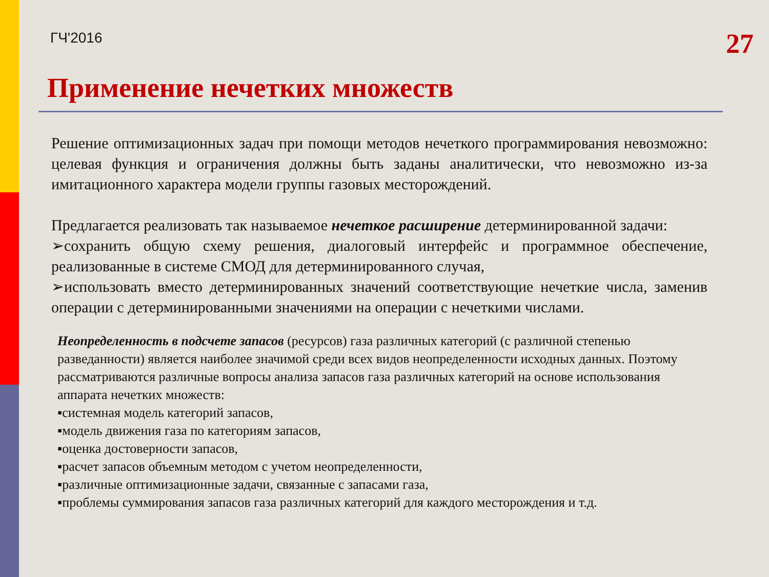ГЧ'2016
27
Применение нечетких множеств
Решение оптимизационных задач при помощи методов нечеткого программирования невозможно: целевая функция и ограничения должны быть заданы аналитически, что невозможно из-за имитационного характера модели группы газовых месторождений.
Предлагается реализовать так называемое нечеткое расширение детерминированной задачи:
➢сохранить общую схему решения, диалоговый интерфейс и программное обеспечение, реализованные в системе СМОД для детерминированного случая,
➢использовать вместо детерминированных значений соответствующие нечеткие числа, заменив операции с детерминированными значениями на операции с нечеткими числами.
Неопределенность в подсчете запасов (ресурсов) газа различных категорий (с различной степенью разведанности) является наиболее значимой среди всех видов неопределенности исходных данных. Поэтому рассматриваются различные вопросы анализа запасов газа различных категорий на основе использования аппарата нечетких множеств:
▪системная модель категорий запасов,
▪модель движения газа по категориям запасов,
▪оценка достоверности запасов,
▪расчет запасов объемным методом с учетом неопределенности,
▪различные оптимизационные задачи, связанные с запасами газа,
▪проблемы суммирования запасов газа различных категорий для каждого месторождения и т.д.